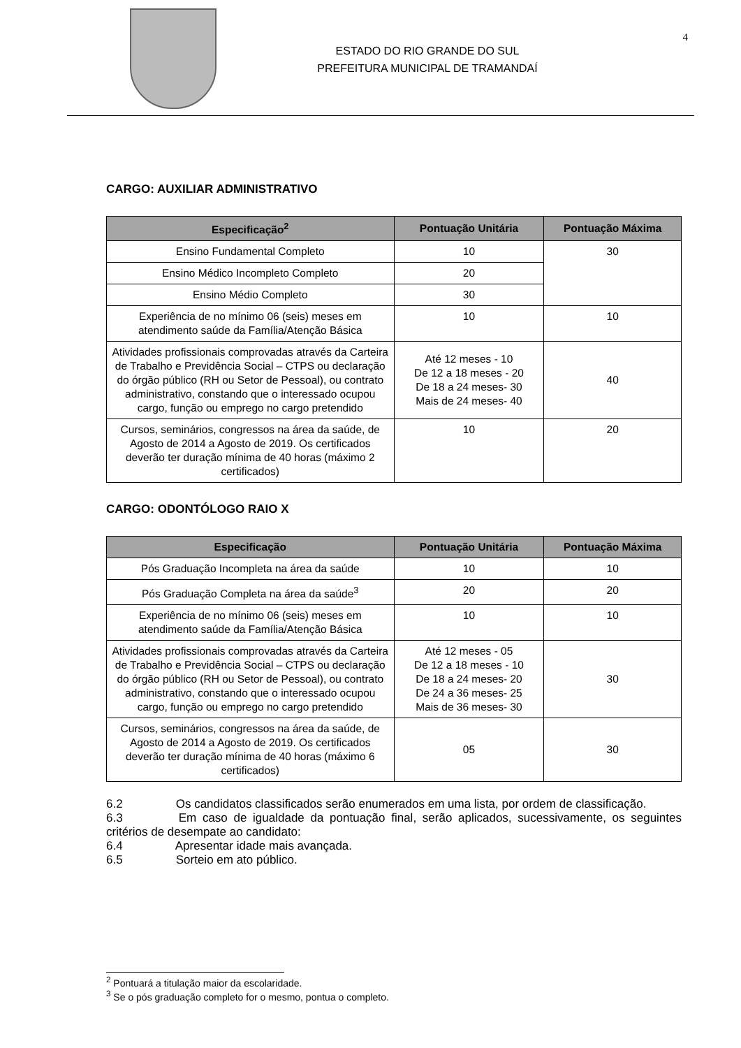4
ESTADO DO RIO GRANDE DO SUL
PREFEITURA MUNICIPAL DE TRAMANDAÍ
CARGO: AUXILIAR ADMINISTRATIVO
| Especificação<sup>2</sup> | Pontuação Unitária | Pontuação Máxima |
| --- | --- | --- |
| Ensino Fundamental Completo | 10 | 30 |
| Ensino Médico Incompleto Completo | 20 | |
| Ensino Médio Completo | 30 | |
| Experiência de no mínimo 06 (seis) meses em atendimento saúde da Família/Atenção Básica | 10 | 10 |
| Atividades profissionais comprovadas através da Carteira de Trabalho e Previdência Social – CTPS ou declaração do órgão público (RH ou Setor de Pessoal), ou contrato administrativo, constando que o interessado ocupou cargo, função ou emprego no cargo pretendido | Até 12 meses - 10 De 12 a 18 meses - 20 De 18 a 24 meses- 30 Mais de 24 meses- 40 | 40 |
| Cursos, seminários, congressos na área da saúde, de Agosto de 2014 a Agosto de 2019. Os certificados deverão ter duração mínima de 40 horas (máximo 2 certificados) | 10 | 20 |
CARGO: ODONTÓLOGO RAIO X
| Especificação | Pontuação Unitária | Pontuação Máxima |
| --- | --- | --- |
| Pós Graduação Incompleta na área da saúde | 10 | 10 |
| Pós Graduação Completa na área da saúde<sup>3</sup> | 20 | 20 |
| Experiência de no mínimo 06 (seis) meses em atendimento saúde da Família/Atenção Básica | 10 | 10 |
| Atividades profissionais comprovadas através da Carteira de Trabalho e Previdência Social – CTPS ou declaração do órgão público (RH ou Setor de Pessoal), ou contrato administrativo, constando que o interessado ocupou cargo, função ou emprego no cargo pretendido | Até 12 meses - 05 De 12 a 18 meses - 10 De 18 a 24 meses- 20 De 24 a 36 meses- 25 Mais de 36 meses- 30 | 30 |
| Cursos, seminários, congressos na área da saúde, de Agosto de 2014 a Agosto de 2019. Os certificados deverão ter duração mínima de 40 horas (máximo 6 certificados) | 05 | 30 |
6.2 Os candidatos classificados serão enumerados em uma lista, por ordem de classificação.
6.3 Em caso de igualdade da pontuação final, serão aplicados, sucessivamente, os seguintes critérios de desempate ao candidato:
6.4 Apresentar idade mais avançada.
6.5 Sorteio em ato público.
<sup>2</sup> Pontuará a titulação maior da escolaridade.
<sup>3</sup> Se o pós graduação completo for o mesmo, pontua o completo.